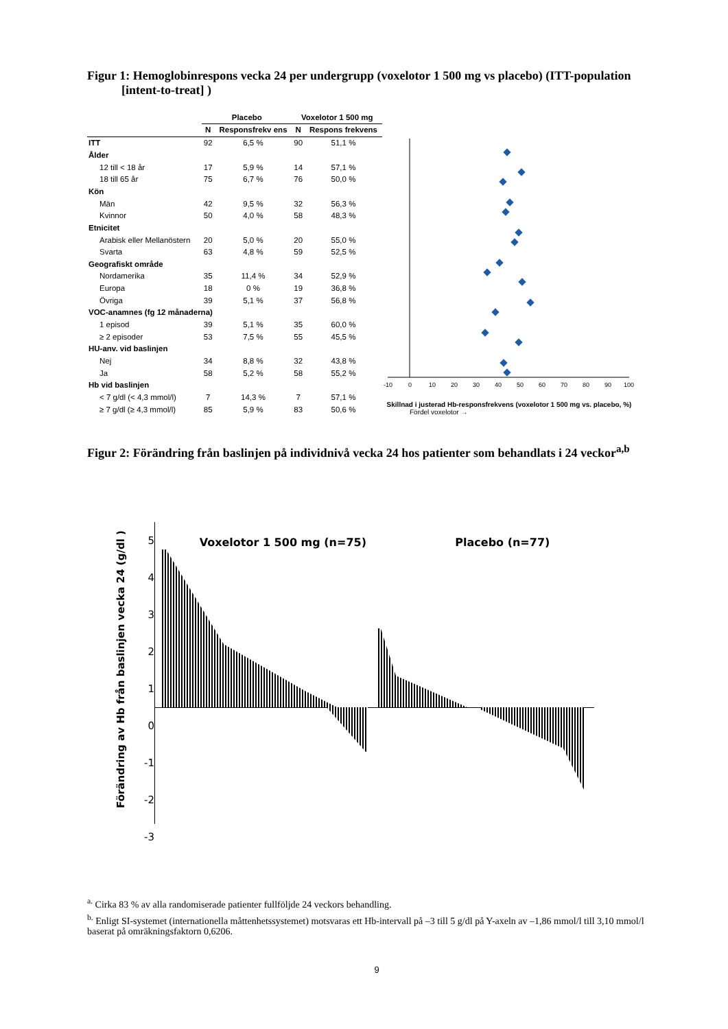Figur 1: Hemoglobinrespons vecka 24 per undergrupp (voxelotor 1 500 mg vs placebo) (ITT-population [intent-to-treat] )
| | Placebo | | Voxelotor 1 500 mg | |
| --- | --- | --- | --- | --- |
| | N | Responsfrekv ens | N | Respons frekvens |
| ITT | 92 | 6,5 % | 90 | 51,1 % |
| Ålder | | | | |
| 12 till < 18 år | 17 | 5,9 % | 14 | 57,1 % |
| 18 till 65 år | 75 | 6,7 % | 76 | 50,0 % |
| Kön | | | | |
| Män | 42 | 9,5 % | 32 | 56,3 % |
| Kvinnor | 50 | 4,0 % | 58 | 48,3 % |
| Etnicitet | | | | |
| Arabisk eller Mellanöstern | 20 | 5,0 % | 20 | 55,0 % |
| Svarta | 63 | 4,8 % | 59 | 52,5 % |
| Geografiskt område | | | | |
| Nordamerika | 35 | 11,4 % | 34 | 52,9 % |
| Europa | 18 | 0 % | 19 | 36,8 % |
| Övriga | 39 | 5,1 % | 37 | 56,8 % |
| VOC-anamnes (fg 12 månaderna) | | | | |
| 1 episod | 39 | 5,1 % | 35 | 60,0 % |
| ≥ 2 episoder | 53 | 7,5 % | 55 | 45,5 % |
| HU-anv. vid baslinjen | | | | |
| Nej | 34 | 8,8 % | 32 | 43,8 % |
| Ja | 58 | 5,2 % | 58 | 55,2 % |
| Hb vid baslinjen | | | | |
| < 7 g/dl (< 4,3 mmol/l) | 7 | 14,3 % | 7 | 57,1 % |
| ≥ 7 g/dl (≥ 4,3 mmol/l) | 85 | 5,9 % | 83 | 50,6 % |
-10
0
10
20
30
40
50
60
70
80
90
100
Skillnad i justerad Hb-responsfrekvens (voxelotor 1 500 mg vs. placebo, %)
Fördel voxelotor →
Figur 2: Förändring från baslinjen på individnivå vecka 24 hos patienter som behandlats i 24 veckor<sup>a,b</sup>
Förändring av Hb från baslinjen vecka 24 (g/dl )
5
4
3
2
1
0
-1
-2
-3
Voxelotor 1 500 mg (n=75) Placebo (n=77)
<sup>a.</sup> Cirka 83 % av alla randomiserade patienter fullföljde 24 veckors behandling.
<sup>b.</sup> Enligt SI-systemet (internationella måttenhetssystemet) motsvaras ett Hb-intervall på –3 till 5 g/dl på Y-axeln av –1,86 mmol/l till 3,10 mmol/l baserat på omräkningsfaktorn 0,6206.
9